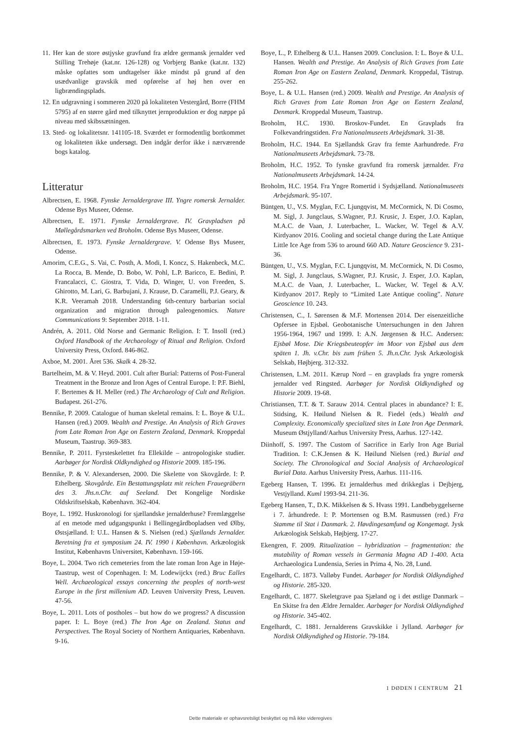11. Her kan de store østjyske gravfund fra ældre germansk jernalder ved Stilling Trehøje (kat.nr. 126-128) og Vorbjerg Banke (kat.nr. 132) måske opfattes som undtagelser ikke mindst på grund af den usædvanlige gravskik med opførelse af høj hen over en ligbrændingsplads.
12. En udgravning i sommeren 2020 på lokaliteten Vestergård, Borre (FHM 5795) af en større gård med tilknyttet jernproduktion er dog næppe på niveau med skibssætningen.
13. Sted- og lokalitetsnr. 141105-18. Sværdet er formodentlig bortkommet og lokaliteten ikke undersøgt. Den indgår derfor ikke i nærværende bogs katalog.
Litteratur
Albrectsen, E. 1968. Fynske Jernaldergrave III. Yngre romersk Jernalder. Odense Bys Museer, Odense.
Albrectsen, E. 1971. Fynske Jernaldergrave. IV. Gravpladsen på Møllegårdsmarken ved Broholm. Odense Bys Museer, Odense.
Albrectsen, E. 1973. Fynske Jernaldergrave. V. Odense Bys Museer, Odense.
Amorim, C.E.G., S. Vai, C. Posth, A. Modi, I. Koncz, S. Hakenbeck, M.C. La Rocca, B. Mende, D. Bobo, W. Pohl, L.P. Baricco, E. Bedini, P. Francalacci, C. Giostra, T. Vida, D. Winger, U. von Freeden, S. Ghirotto, M. Lari, G. Barbujani, J. Krause, D. Caramelli, P.J. Geary, & K.R. Veeramah 2018. Understanding 6th-century barbarian social organization and migration through paleogenomics. Nature Communications 9: September 2018. 1-11.
Andrén, A. 2011. Old Norse and Germanic Religion. I: T. Insoll (red.) Oxford Handbook of the Archaeology of Ritual and Religion. Oxford University Press, Oxford. 846-862.
Axboe, M. 2001. Året 536. Skalk 4. 28-32.
Bartelheim, M. & V. Heyd. 2001. Cult after Burial: Patterns of Post-Funeral Treatment in the Bronze and Iron Ages of Central Europe. I: P.F. Biehl, F. Bertemes & H. Meller (red.) The Archaeology of Cult and Religion. Budapest. 261-276.
Bennike, P. 2009. Catalogue of human skeletal remains. I: L. Boye & U.L. Hansen (red.) 2009. Wealth and Prestige. An Analysis of Rich Graves from Late Roman Iron Age on Eastern Zealand, Denmark. Kroppedal Museum, Taastrup. 369-383.
Bennike, P. 2011. Fyrsteskelettet fra Ellekilde – antropologiske studier. Aarbøger for Nordisk Oldkyndighed og Historie 2009. 185-196.
Bennike, P. & V. Alexandersen, 2000. Die Skelette von Skovgårde. I: P. Ethelberg. Skovgårde. Ein Bestattungsplatz mit reichen Frauegräbern des 3. Jhs.n.Chr. auf Seeland. Det Kongelige Nordiske Oldskriftselskab, København. 362-404.
Boye, L. 1992. Huskronologi for sjællandske jernalderhuse? Fremlæggelse af en metode med udgangspunkt i Bellingegårdbopladsen ved Ølby, Østsjælland. I: U.L. Hansen & S. Nielsen (red.) Sjællands Jernalder. Beretning fra et symposium 24. IV. 1990 i København. Arkæologisk Institut, Københavns Universitet, København. 159-166.
Boye, L. 2004. Two rich cemeteries from the late roman Iron Age in Høje-Taastrup, west of Copenhagen. I: M. Lodewijckx (red.) Bruc Ealles Well. Archaeological essays concerning the peoples of north-west Europe in the first millenium AD. Leuven University Press, Leuven. 47-56.
Boye, L. 2011. Lots of postholes – but how do we progress? A discussion paper. I: L. Boye (red.) The Iron Age on Zealand. Status and Perspectives. The Royal Society of Northern Antiquaries, København. 9-16.
Boye, L., P. Ethelberg & U.L. Hansen 2009. Conclusion. I: L. Boye & U.L. Hansen. Wealth and Prestige. An Analysis of Rich Graves from Late Roman Iron Age on Eastern Zealand, Denmark. Kroppedal, Tåstrup. 255-262.
Boye, L. & U.L. Hansen (red.) 2009. Wealth and Prestige. An Analysis of Rich Graves from Late Roman Iron Age on Eastern Zealand, Denmark. Kroppedal Museum, Taastrup.
Broholm, H.C. 1930. Broskov-Fundet. En Gravplads fra Folkevandringstiden. Fra Nationalmuseets Arbejdsmark. 31-38.
Broholm, H.C. 1944. En Sjællandsk Grav fra femte Aarhundrede. Fra Nationalmuseets Arbejdsmark. 73-78.
Broholm, H.C. 1952. To fynske gravfund fra romersk jærnalder. Fra Nationalmuseets Arbejdsmark. 14-24.
Broholm, H.C. 1954. Fra Yngre Romertid i Sydsjælland. Nationalmuseets Arbejdsmark. 95-107.
Büntgen, U., V.S. Myglan, F.C. Ljungqvist, M. McCormick, N. Di Cosmo, M. Sigl, J. Jungclaus, S.Wagner, P.J. Krusic, J. Esper, J.O. Kaplan, M.A.C. de Vaan, J. Luterbacher, L. Wacker, W. Tegel & A.V. Kirdyanov 2016. Cooling and societal change during the Late Antique Little Ice Age from 536 to around 660 AD. Nature Geoscience 9. 231-36.
Büntgen, U., V.S. Myglan, F.C. Ljungqvist, M. McCormick, N. Di Cosmo, M. Sigl, J. Jungclaus, S.Wagner, P.J. Krusic, J. Esper, J.O. Kaplan, M.A.C. de Vaan, J. Luterbacher, L. Wacker, W. Tegel & A.V. Kirdyanov 2017. Reply to “Limited Late Antique cooling”. Nature Geoscience 10. 243.
Christensen, C., I. Sørensen & M.F. Mortensen 2014. Der eisenzeitliche Opfersee in Ejsbøl. Geobotanische Untersuchungen in den Jahren 1956-1964, 1967 und 1999. I: A.N. Jørgensen & H.C. Andersen: Ejsbøl Mose. Die Kriegsbeuteopfer im Moor von Ejsbøl aus dem späten 1. Jh. v.Chr. bis zum frühen 5. Jh.n.Chr. Jysk Arkæologisk Selskab, Højbjerg. 312-332.
Christensen, L.M. 2011. Kærup Nord – en gravplads fra yngre romersk jernalder ved Ringsted. Aarbøger for Nordisk Oldkyndighed og Historie 2009. 19-68.
Christiansen, T.T. & T. Sarauw 2014. Central places in abundance? I: E. Stidsing, K. Høilund Nielsen & R. Fiedel (eds.) Wealth and Complexity. Economically specialized sites in Late Iron Age Denmark. Museum Østjylland/Aarhus University Press, Aarhus. 127-142.
Diinhoff, S. 1997. The Custom of Sacrifice in Early Iron Age Burial Tradition. I: C.K.Jensen & K. Høilund Nielsen (red.) Burial and Society. The Chronological and Social Analysis of Archaeological Burial Data. Aarhus University Press, Aarhus. 111-116.
Egeberg Hansen, T. 1996. Et jernalderhus med drikkeglas i Dejbjerg, Vestjylland. Kuml 1993-94. 211-36.
Egeberg Hansen, T., D.K. Mikkelsen & S. Hvass 1991. Landbebyggelserne i 7. århundrede. I: P. Mortensen og B.M. Rasmussen (red.) Fra Stamme til Stat i Danmark. 2. Høvdingesamfund og Kongemagt. Jysk Arkæologisk Selskab, Højbjerg. 17-27.
Ekengren, F. 2009. Ritualization – hybridization – fragmentation: the mutability of Roman vessels in Germania Magna AD 1-400. Acta Archaeologica Lundensia, Series in Prima 4, No. 28, Lund.
Engelhardt, C. 1873. Valløby Fundet. Aarbøger for Nordisk Oldkyndighed og Historie. 285-320.
Engelhardt, C. 1877. Skeletgrave paa Sjæland og i det østlige Danmark – En Skitse fra den Ældre Jernalder. Aarbøger for Nordisk Oldkyndighed og Historie. 345-402.
Engelhardt, C. 1881. Jernalderens Gravskikke i Jylland. Aarbøger for Nordisk Oldkyndighed og Historie. 79-184.
1 DØDEN I CENTRUM 21
Dette materiale er ophavsretsligt beskyttet og må ikke videregives